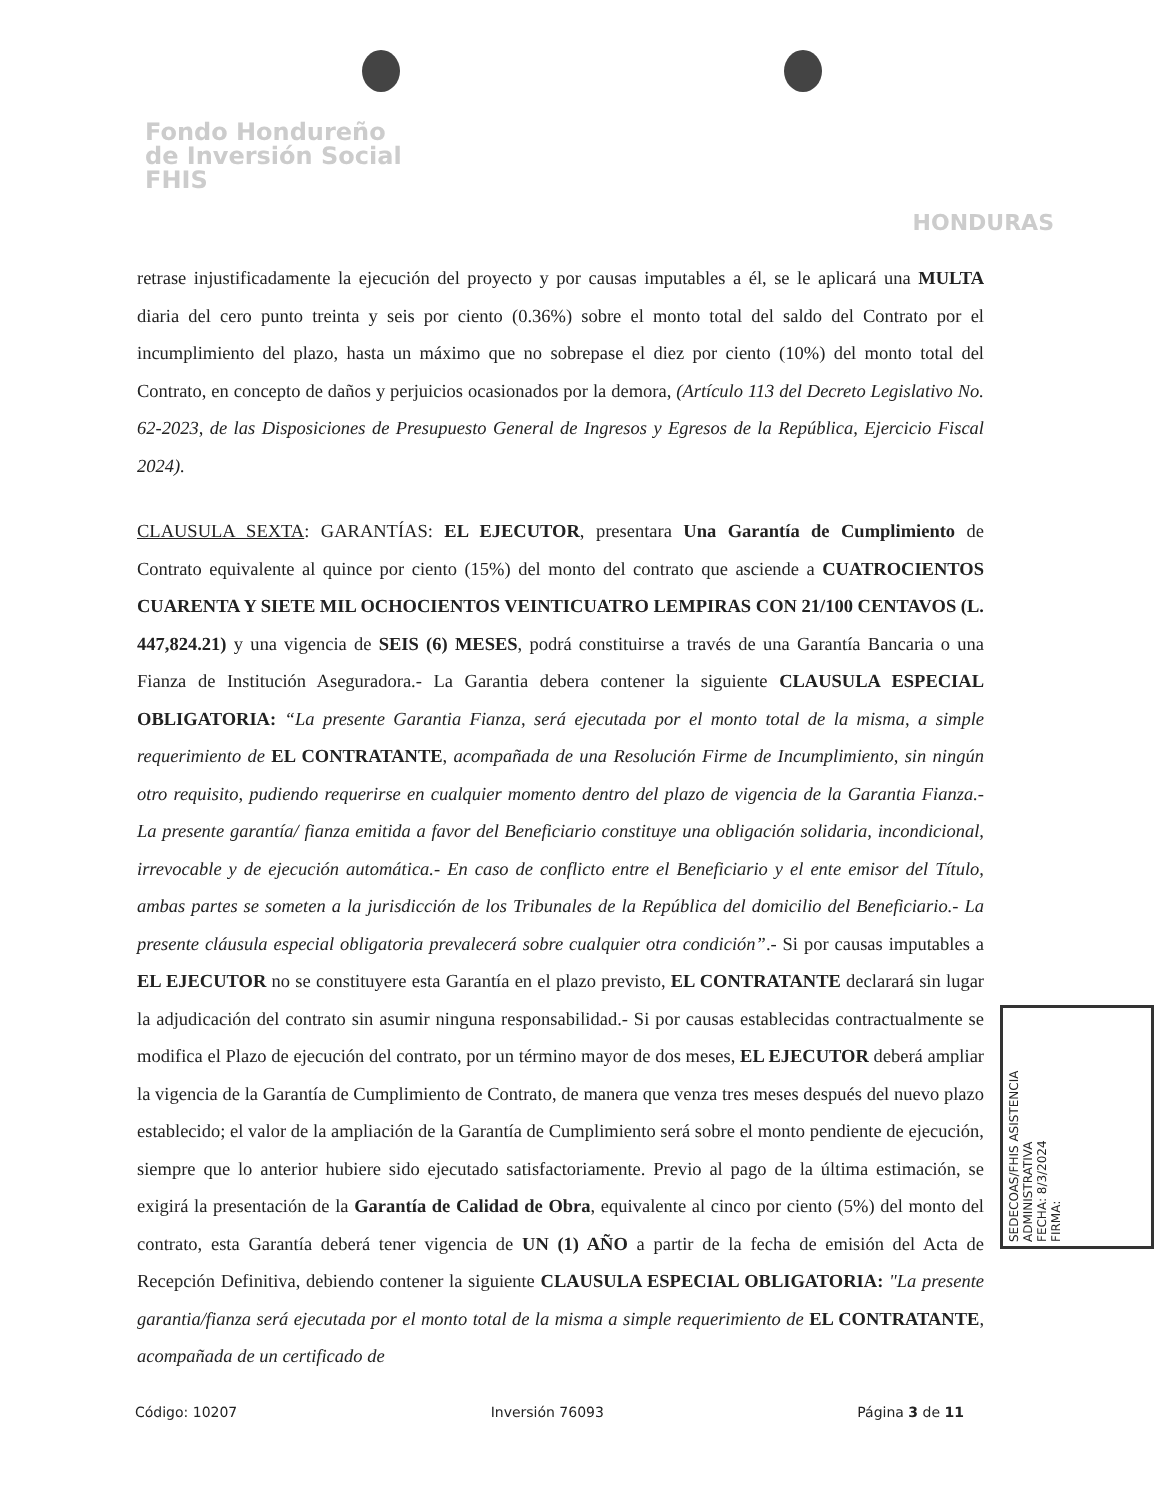Fondo Hondureño
de Inversión Social
FHIS
HONDURAS
retrase injustificadamente la ejecución del proyecto y por causas imputables a él, se le aplicará una MULTA diaria del cero punto treinta y seis por ciento (0.36%) sobre el monto total del saldo del Contrato por el incumplimiento del plazo, hasta un máximo que no sobrepase el diez por ciento (10%) del monto total del Contrato, en concepto de daños y perjuicios ocasionados por la demora, (Artículo 113 del Decreto Legislativo No. 62-2023, de las Disposiciones de Presupuesto General de Ingresos y Egresos de la República, Ejercicio Fiscal 2024).
CLAUSULA SEXTA: GARANTÍAS: EL EJECUTOR, presentara Una Garantía de Cumplimiento de Contrato equivalente al quince por ciento (15%) del monto del contrato que asciende a CUATROCIENTOS CUARENTA Y SIETE MIL OCHOCIENTOS VEINTICUATRO LEMPIRAS CON 21/100 CENTAVOS (L. 447,824.21) y una vigencia de SEIS (6) MESES, podrá constituirse a través de una Garantía Bancaria o una Fianza de Institución Aseguradora.- La Garantia debera contener la siguiente CLAUSULA ESPECIAL OBLIGATORIA: “La presente Garantia Fianza, será ejecutada por el monto total de la misma, a simple requerimiento de EL CONTRATANTE, acompañada de una Resolución Firme de Incumplimiento, sin ningún otro requisito, pudiendo requerirse en cualquier momento dentro del plazo de vigencia de la Garantia Fianza.- La presente garantía/ fianza emitida a favor del Beneficiario constituye una obligación solidaria, incondicional, irrevocable y de ejecución automática.- En caso de conflicto entre el Beneficiario y el ente emisor del Título, ambas partes se someten a la jurisdicción de los Tribunales de la República del domicilio del Beneficiario.- La presente cláusula especial obligatoria prevalecerá sobre cualquier otra condición”.- Si por causas imputables a EL EJECUTOR no se constituyere esta Garantía en el plazo previsto, EL CONTRATANTE declarará sin lugar la adjudicación del contrato sin asumir ninguna responsabilidad.- Si por causas establecidas contractualmente se modifica el Plazo de ejecución del contrato, por un término mayor de dos meses, EL EJECUTOR deberá ampliar la vigencia de la Garantía de Cumplimiento de Contrato, de manera que venza tres meses después del nuevo plazo establecido; el valor de la ampliación de la Garantía de Cumplimiento será sobre el monto pendiente de ejecución, siempre que lo anterior hubiere sido ejecutado satisfactoriamente. Previo al pago de la última estimación, se exigirá la presentación de la Garantía de Calidad de Obra, equivalente al cinco por ciento (5%) del monto del contrato, esta Garantía deberá tener vigencia de UN (1) AÑO a partir de la fecha de emisión del Acta de Recepción Definitiva, debiendo contener la siguiente CLAUSULA ESPECIAL OBLIGATORIA: "La presente garantia/fianza será ejecutada por el monto total de la misma a simple requerimiento de EL CONTRATANTE, acompañada de un certificado de
Código: 10207 Inversión 76093 Página 3 de 11
SEDECOAS/FHIS ASISTENCIA ADMINISTRATIVA
FECHA: 8/3/2024
FIRMA: